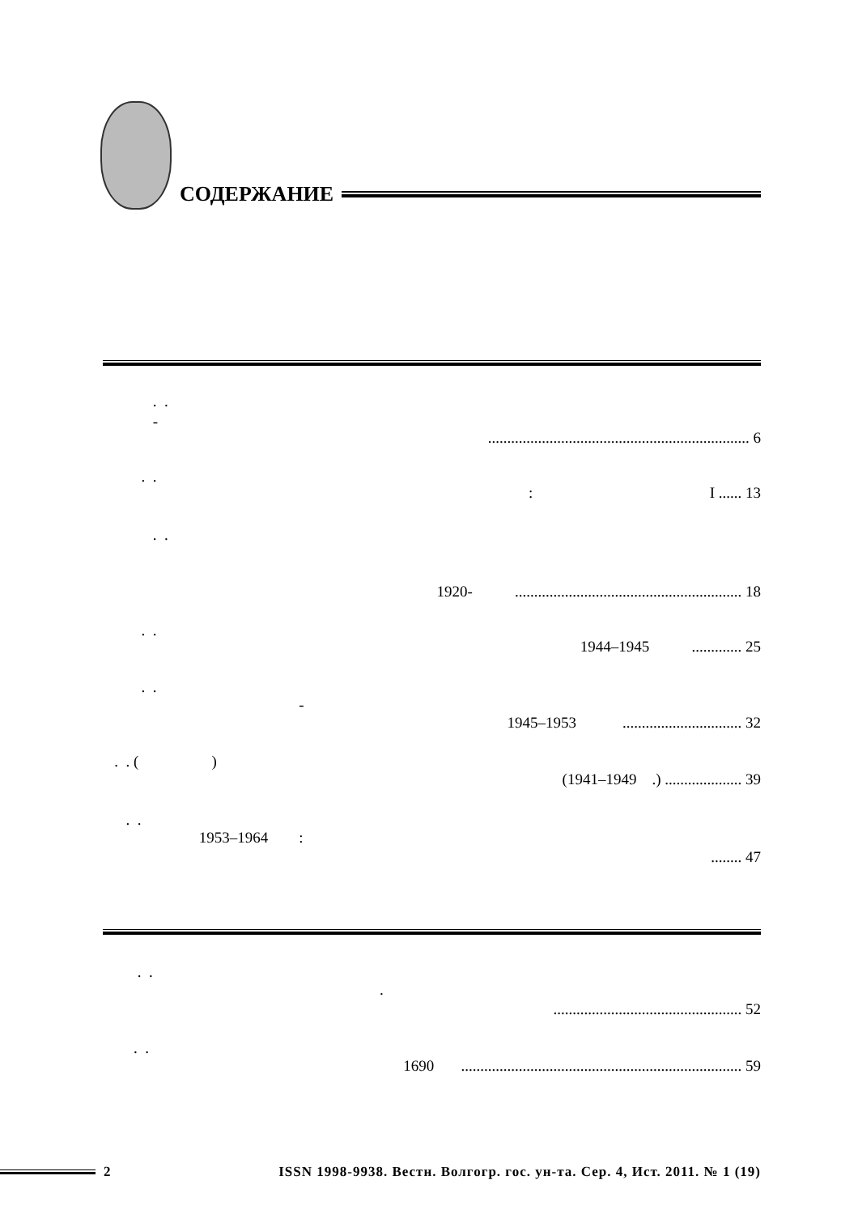СОДЕРЖАНИЕ
. .
-
.................................................................... 6
. .
: I ...... 13
. .
1920- ........................................................... 18
. .
1944–1945 ............. 25
. .
-
1945–1953 ............................... 32
. . ( )
(1941–1949 .) .................... 39
. .
1953–1964 :
........ 47
. .
.
................................................. 52
. .
1690 ......................................................................... 59
2 ISSN 1998-9938. Вестн. Волгогр. гос. ун-та. Сер. 4, Ист. 2011. № 1 (19)